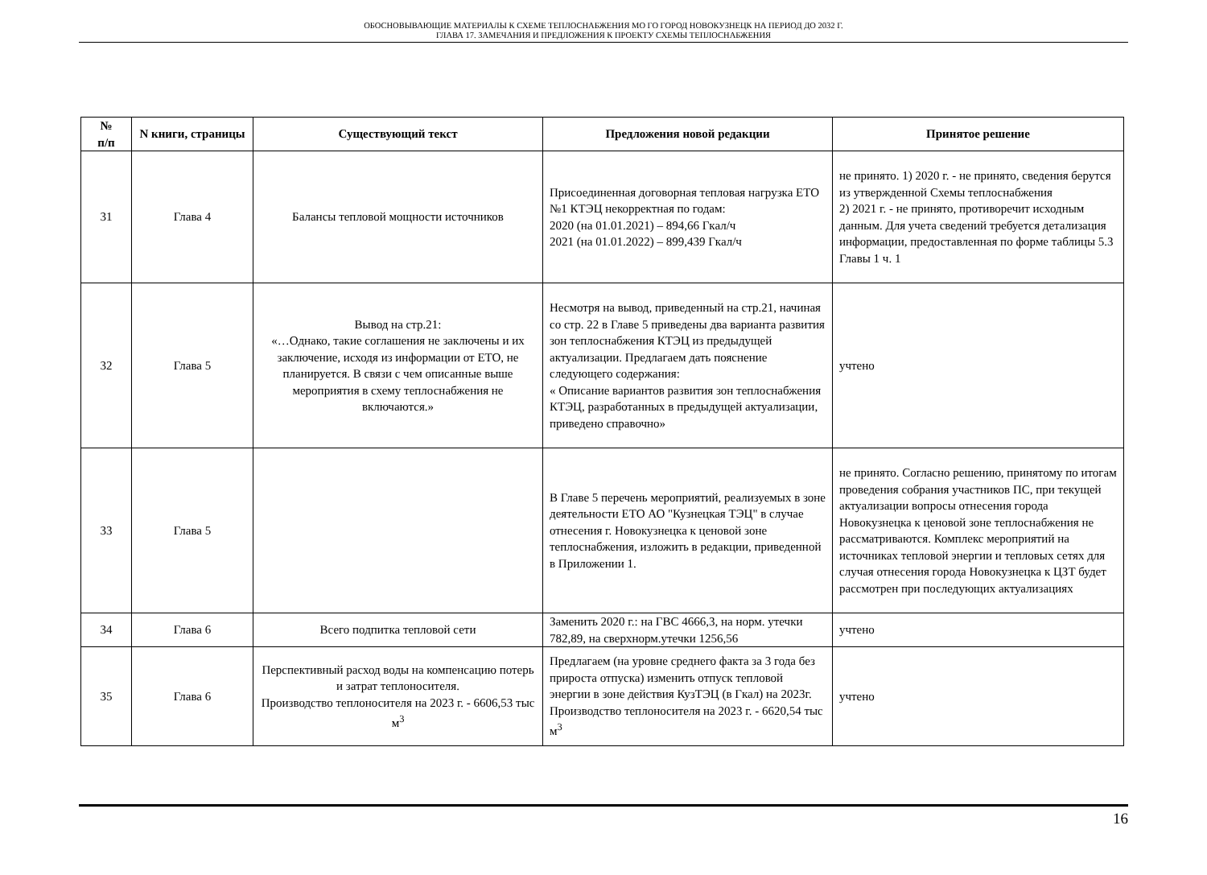ОБОСНОВЫВАЮЩИЕ МАТЕРИАЛЫ К СХЕМЕ ТЕПЛОСНАБЖЕНИЯ МО ГО ГОРОД НОВОКУЗНЕЦК НА ПЕРИОД ДО 2032 Г.
ГЛАВА 17. ЗАМЕЧАНИЯ И ПРЕДЛОЖЕНИЯ К ПРОЕКТУ СХЕМЫ ТЕПЛОСНАБЖЕНИЯ
| № п/п | N книги, страницы | Существующий текст | Предложения новой редакции | Принятое решение |
| --- | --- | --- | --- | --- |
| 31 | Глава 4 | Балансы тепловой мощности источников | Присоединенная договорная тепловая нагрузка ЕТО №1 КТЭЦ некорректная по годам: 2020 (на 01.01.2021) – 894,66 Гкал/ч 2021 (на 01.01.2022) – 899,439 Гкал/ч | не принято. 1) 2020 г. - не принято, сведения берутся из утвержденной Схемы теплоснабжения 2) 2021 г. - не принято, противоречит исходным данным. Для учета сведений требуется детализация информации, предоставленная по форме таблицы 5.3 Главы 1 ч. 1 |
| 32 | Глава 5 | Вывод на стр.21: «…Однако, такие соглашения не заключены и их заключение, исходя из информации от ЕТО, не планируется. В связи с чем описанные выше мероприятия в схему теплоснабжения не включаются.» | Несмотря на вывод, приведенный на стр.21, начиная со стр. 22 в Главе 5 приведены два варианта развития зон теплоснабжения КТЭЦ из предыдущей актуализации. Предлагаем дать пояснение следующего содержания: « Описание вариантов развития зон теплоснабжения КТЭЦ, разработанных в предыдущей актуализации, приведено справочно» | учтено |
| 33 | Глава 5 | | В Главе 5 перечень мероприятий, реализуемых в зоне деятельности ЕТО АО "Кузнецкая ТЭЦ" в случае отнесения г. Новокузнецка к ценовой зоне теплоснабжения, изложить в редакции, приведенной в Приложении 1. | не принято. Согласно решению, принятому по итогам проведения собрания участников ПС, при текущей актуализации вопросы отнесения города Новокузнецка к ценовой зоне теплоснабжения не рассматриваются. Комплекс мероприятий на источниках тепловой энергии и тепловых сетях для случая отнесения города Новокузнецка к ЦЗТ будет рассмотрен при последующих актуализациях |
| 34 | Глава 6 | Всего подпитка тепловой сети | Заменить 2020 г.: на ГВС 4666,3, на норм. утечки 782,89, на сверхнорм.утечки 1256,56 | учтено |
| 35 | Глава 6 | Перспективный расход воды на компенсацию потерь и затрат теплоносителя. Производство теплоносителя на 2023 г. - 6606,53 тыс м<sup>3</sup> | Предлагаем (на уровне среднего факта за 3 года без прироста отпуска) изменить отпуск тепловой энергии в зоне действия КузТЭЦ (в Гкал) на 2023г. Производство теплоносителя на 2023 г. - 6620,54 тыс м<sup>3</sup> | учтено |
16